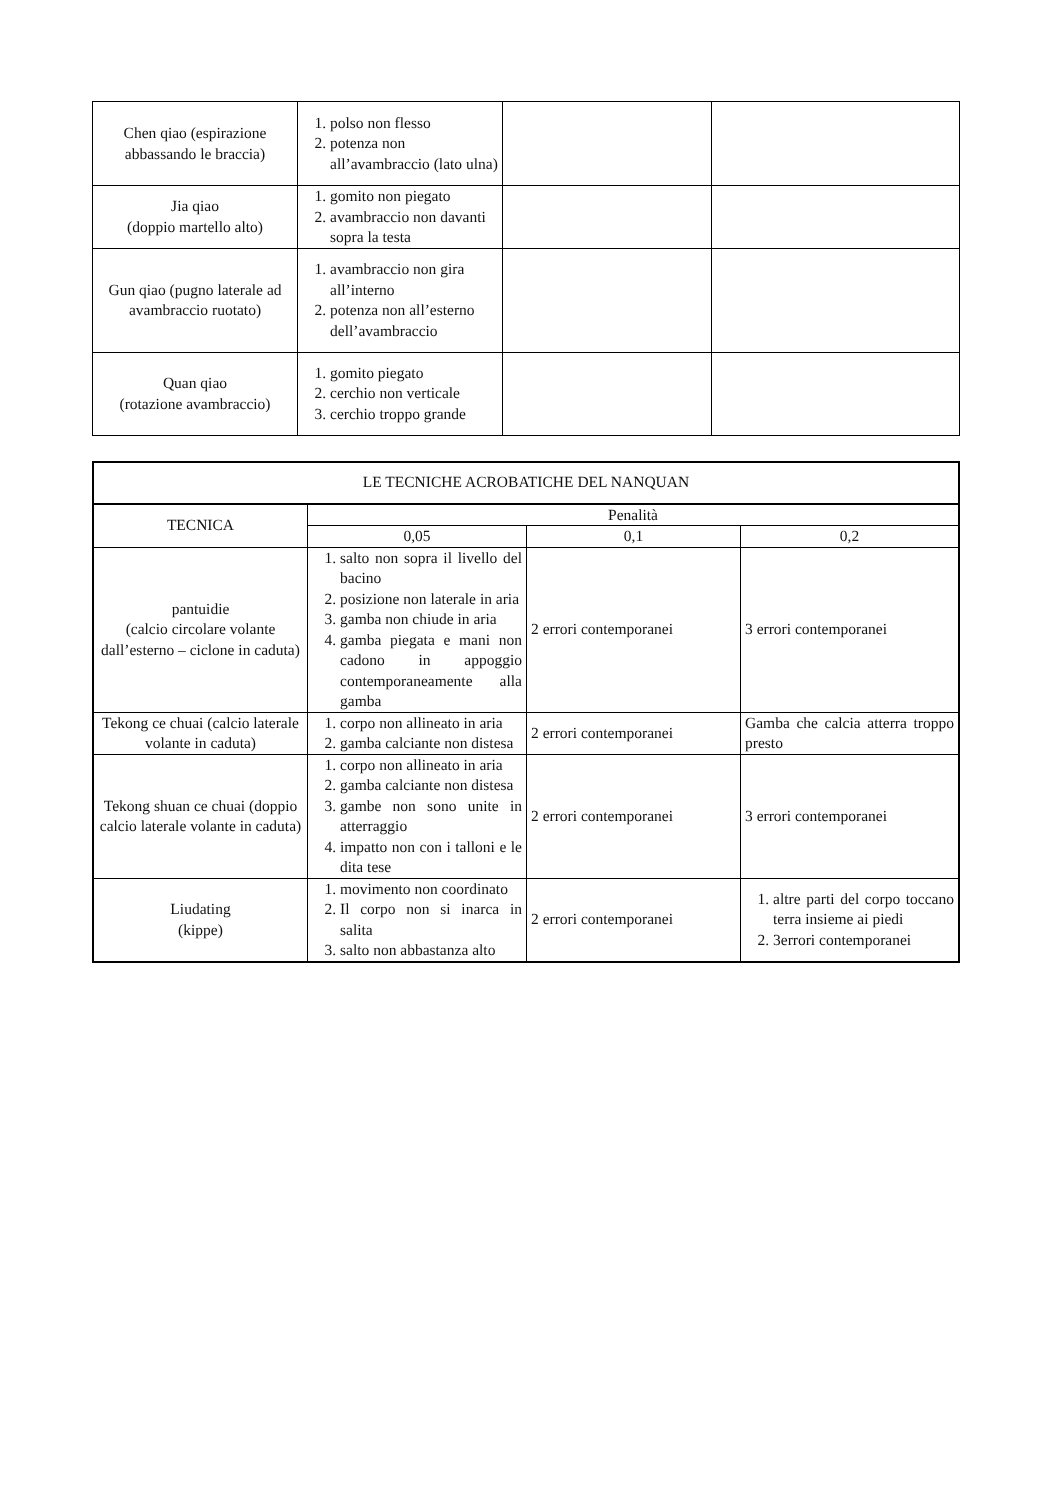| Chen qiao (espirazione abbassando le braccia) | 1. polso non flesso 2. potenza non all’avambraccio (lato ulna) | | |
| Jia qiao (doppio martello alto) | 1. gomito non piegato 2. avambraccio non davanti sopra la testa | | |
| Gun qiao (pugno laterale ad avambraccio ruotato) | 1. avambraccio non gira all’interno 2. potenza non all’esterno dell’avambraccio | | |
| Quan qiao (rotazione avambraccio) | 1. gomito piegato 2. cerchio non verticale 3. cerchio troppo grande | | |
| LE TECNICHE ACROBATICHE DEL NANQUAN | | | |
| --- | --- | --- | --- |
| TECNICA | Penalità | | |
| | 0,05 | 0,1 | 0,2 |
| pantuidie (calcio circolare volante dall’esterno – ciclone in caduta) | 1. salto non sopra il livello del bacino 2. posizione non laterale in aria 3. gamba non chiude in aria 4. gamba piegata e mani non cadono in appoggio contemporaneamente alla gamba | 2 errori contemporanei | 3 errori contemporanei |
| Tekong ce chuai (calcio laterale volante in caduta) | 1. corpo non allineato in aria 2. gamba calciante non distesa | 2 errori contemporanei | Gamba che calcia atterra troppo presto |
| Tekong shuan ce chuai (doppio calcio laterale volante in caduta) | 1. corpo non allineato in aria 2. gamba calciante non distesa 3. gambe non sono unite in atterraggio 4. impatto non con i talloni e le dita tese | 2 errori contemporanei | 3 errori contemporanei |
| Liudating (kippe) | 1. movimento non coordinato 2. Il corpo non si inarca in salita 3. salto non abbastanza alto | 2 errori contemporanei | 1. altre parti del corpo toccano terra insieme ai piedi 2. 3errori contemporanei |